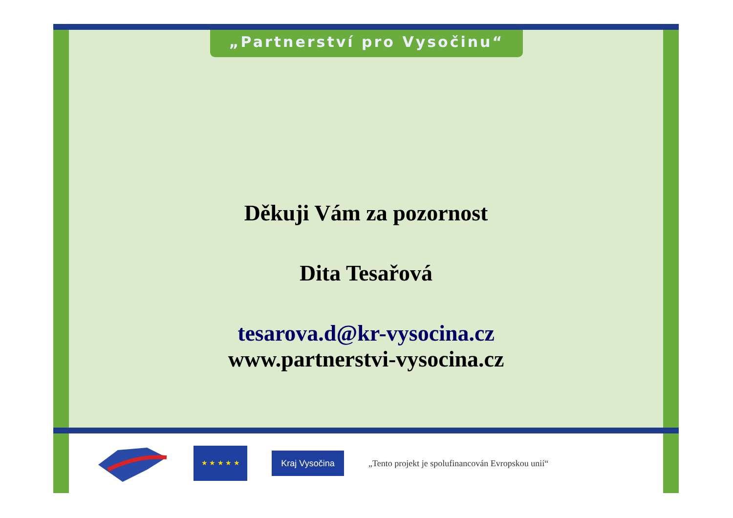„Partnerství pro Vysočinu“
Děkuji Vám za pozornost
Dita Tesařová
tesarova.d@kr-vysocina.cz
www.partnerstvi-vysocina.cz
★ ★ ★ ★ ★
Kraj Vysočina
„Tento projekt je spolufinancován Evropskou unií“